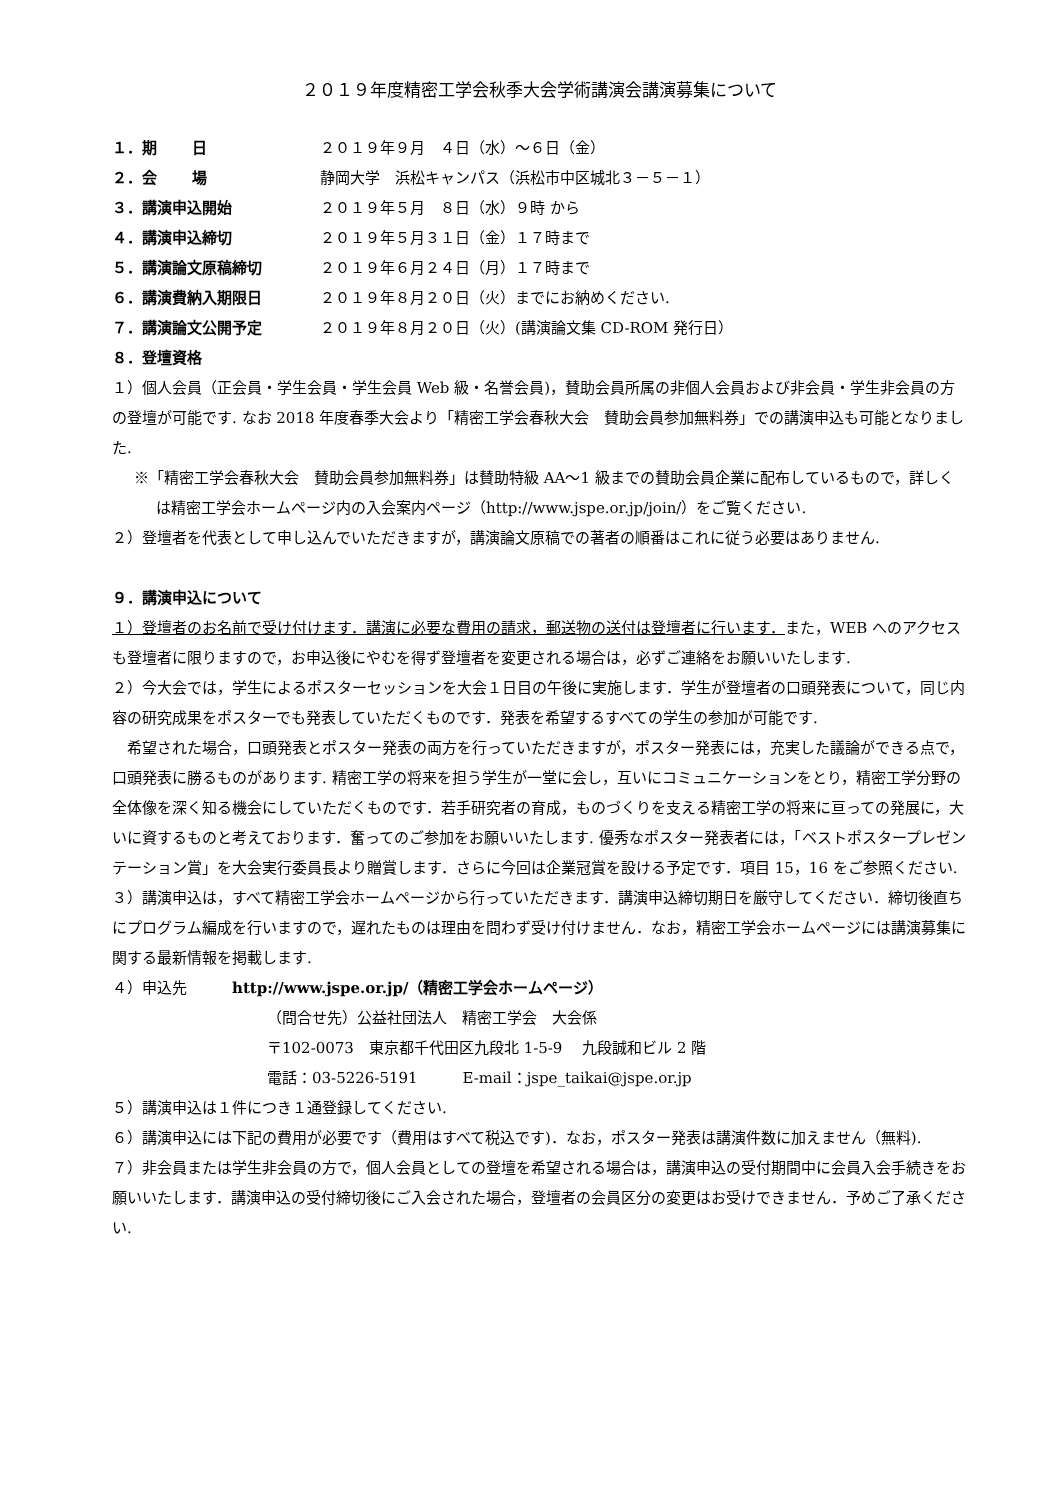２０１９年度精密工学会秋季大会学術講演会講演募集について
１．期　　 日 ２０１９年９月　４日（水）～６日（金）
２．会　　 場 静岡大学　浜松キャンパス（浜松市中区城北３－５－１）
３．講演申込開始 ２０１９年５月　８日（水）９時 から
４．講演申込締切 ２０１９年５月３１日（金）１７時まで
５．講演論文原稿締切 ２０１９年６月２４日（月）１７時まで
６．講演費納入期限日 ２０１９年８月２０日（火）までにお納めください.
７．講演論文公開予定 ２０１９年８月２０日（火）(講演論文集 CD-ROM 発行日）
８．登壇資格
１）個人会員（正会員・学生会員・学生会員 Web 級・名誉会員)，賛助会員所属の非個人会員および非会員・学生非会員の方の登壇が可能です. なお 2018 年度春季大会より「精密工学会春秋大会　賛助会員参加無料券」での講演申込も可能となりました.
※「精密工学会春秋大会　賛助会員参加無料券」は賛助特級 AA～1 級までの賛助会員企業に配布しているもので，詳しくは精密工学会ホームページ内の入会案内ページ（http://www.jspe.or.jp/join/）をご覧ください.
２）登壇者を代表として申し込んでいただきますが，講演論文原稿での著者の順番はこれに従う必要はありません.
９．講演申込について
１）登壇者のお名前で受け付けます．講演に必要な費用の請求，郵送物の送付は登壇者に行います．また，WEB へのアクセスも登壇者に限りますので，お申込後にやむを得ず登壇者を変更される場合は，必ずご連絡をお願いいたします.
２）今大会では，学生によるポスターセッションを大会１日目の午後に実施します．学生が登壇者の口頭発表について，同じ内容の研究成果をポスターでも発表していただくものです．発表を希望するすべての学生の参加が可能です.
　希望された場合，口頭発表とポスター発表の両方を行っていただきますが，ポスター発表には，充実した議論ができる点で，口頭発表に勝るものがあります. 精密工学の将来を担う学生が一堂に会し，互いにコミュニケーションをとり，精密工学分野の全体像を深く知る機会にしていただくものです．若手研究者の育成，ものづくりを支える精密工学の将来に亘っての発展に，大いに資するものと考えております．奮ってのご参加をお願いいたします. 優秀なポスター発表者には，「ベストポスタープレゼンテーション賞」を大会実行委員長より贈賞します．さらに今回は企業冠賞を設ける予定です．項目 15，16 をご参照ください.
３）講演申込は，すべて精密工学会ホームページから行っていただきます．講演申込締切期日を厳守してください．締切後直ちにプログラム編成を行いますので，遅れたものは理由を問わず受け付けません．なお，精密工学会ホームページには講演募集に関する最新情報を掲載します.
４）申込先　　　http://www.jspe.or.jp/（精密工学会ホームページ）
（問合せ先）公益社団法人　精密工学会　大会係
〒102-0073　東京都千代田区九段北 1-5-9　 九段誠和ビル 2 階
電話：03-5226-5191　　　E-mail：jspe_taikai@jspe.or.jp
５）講演申込は１件につき１通登録してください.
６）講演申込には下記の費用が必要です（費用はすべて税込です)．なお，ポスター発表は講演件数に加えません（無料).
７）非会員または学生非会員の方で，個人会員としての登壇を希望される場合は，講演申込の受付期間中に会員入会手続きをお願いいたします．講演申込の受付締切後にご入会された場合，登壇者の会員区分の変更はお受けできません．予めご了承ください.